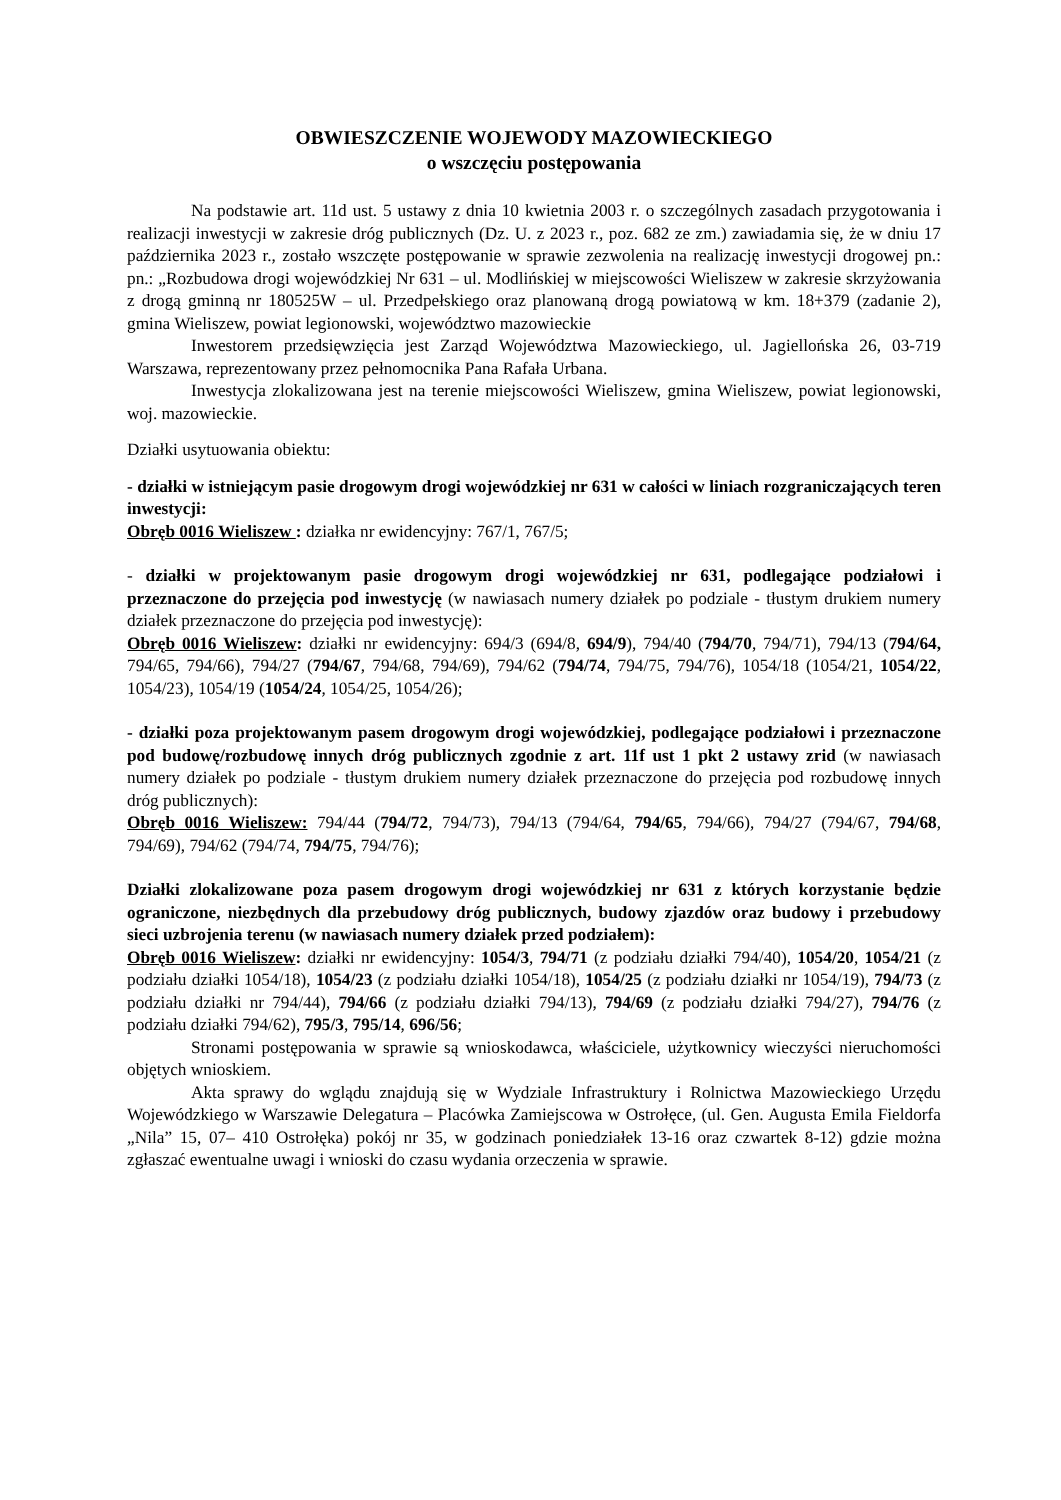OBWIESZCZENIE WOJEWODY MAZOWIECKIEGO
o wszczęciu postępowania
Na podstawie art. 11d ust. 5 ustawy z dnia 10 kwietnia 2003 r. o szczególnych zasadach przygotowania i realizacji inwestycji w zakresie dróg publicznych (Dz. U. z 2023 r., poz. 682 ze zm.) zawiadamia się, że w dniu 17 października 2023 r., zostało wszczęte postępowanie w sprawie zezwolenia na realizację inwestycji drogowej pn.: pn.: „Rozbudowa drogi wojewódzkiej Nr 631 – ul. Modlińskiej w miejscowości Wieliszew w zakresie skrzyżowania z drogą gminną nr 180525W – ul. Przedpełskiego oraz planowaną drogą powiatową w km. 18+379 (zadanie 2), gmina Wieliszew, powiat legionowski, województwo mazowieckie
Inwestorem przedsięwzięcia jest Zarząd Województwa Mazowieckiego, ul. Jagiellońska 26, 03-719 Warszawa, reprezentowany przez pełnomocnika Pana Rafała Urbana.
Inwestycja zlokalizowana jest na terenie miejscowości Wieliszew, gmina Wieliszew, powiat legionowski, woj. mazowieckie.
Działki usytuowania obiektu:
- działki w istniejącym pasie drogowym drogi wojewódzkiej nr 631 w całości w liniach rozgraniczających teren inwestycji:
Obręb 0016 Wieliszew : działka nr ewidencyjny: 767/1, 767/5;
- działki w projektowanym pasie drogowym drogi wojewódzkiej nr 631, podlegające podziałowi i przeznaczone do przejęcia pod inwestycję (w nawiasach numery działek po podziale - tłustym drukiem numery działek przeznaczone do przejęcia pod inwestycję):
Obręb 0016 Wieliszew: działki nr ewidencyjny: 694/3 (694/8, 694/9), 794/40 (794/70, 794/71), 794/13 (794/64, 794/65, 794/66), 794/27 (794/67, 794/68, 794/69), 794/62 (794/74, 794/75, 794/76), 1054/18 (1054/21, 1054/22, 1054/23), 1054/19 (1054/24, 1054/25, 1054/26);
- działki poza projektowanym pasem drogowym drogi wojewódzkiej, podlegające podziałowi i przeznaczone pod budowę/rozbudowę innych dróg publicznych zgodnie z art. 11f ust 1 pkt 2 ustawy zrid (w nawiasach numery działek po podziale - tłustym drukiem numery działek przeznaczone do przejęcia pod rozbudowę innych dróg publicznych):
Obręb 0016 Wieliszew: 794/44 (794/72, 794/73), 794/13 (794/64, 794/65, 794/66), 794/27 (794/67, 794/68, 794/69), 794/62 (794/74, 794/75, 794/76);
Działki zlokalizowane poza pasem drogowym drogi wojewódzkiej nr 631 z których korzystanie będzie ograniczone, niezbędnych dla przebudowy dróg publicznych, budowy zjazdów oraz budowy i przebudowy sieci uzbrojenia terenu (w nawiasach numery działek przed podziałem):
Obręb 0016 Wieliszew: działki nr ewidencyjny: 1054/3, 794/71 (z podziału działki 794/40), 1054/20, 1054/21 (z podziału działki 1054/18), 1054/23 (z podziału działki 1054/18), 1054/25 (z podziału działki nr 1054/19), 794/73 (z podziału działki nr 794/44), 794/66 (z podziału działki 794/13), 794/69 (z podziału działki 794/27), 794/76 (z podziału działki 794/62), 795/3, 795/14, 696/56;
Stronami postępowania w sprawie są wnioskodawca, właściciele, użytkownicy wieczyści nieruchomości objętych wnioskiem.
Akta sprawy do wglądu znajdują się w Wydziale Infrastruktury i Rolnictwa Mazowieckiego Urzędu Wojewódzkiego w Warszawie Delegatura – Placówka Zamiejscowa w Ostrołęce, (ul. Gen. Augusta Emila Fieldorfa „Nila” 15, 07– 410 Ostrołęka) pokój nr 35, w godzinach poniedziałek 13-16 oraz czwartek 8-12) gdzie można zgłaszać ewentualne uwagi i wnioski do czasu wydania orzeczenia w sprawie.